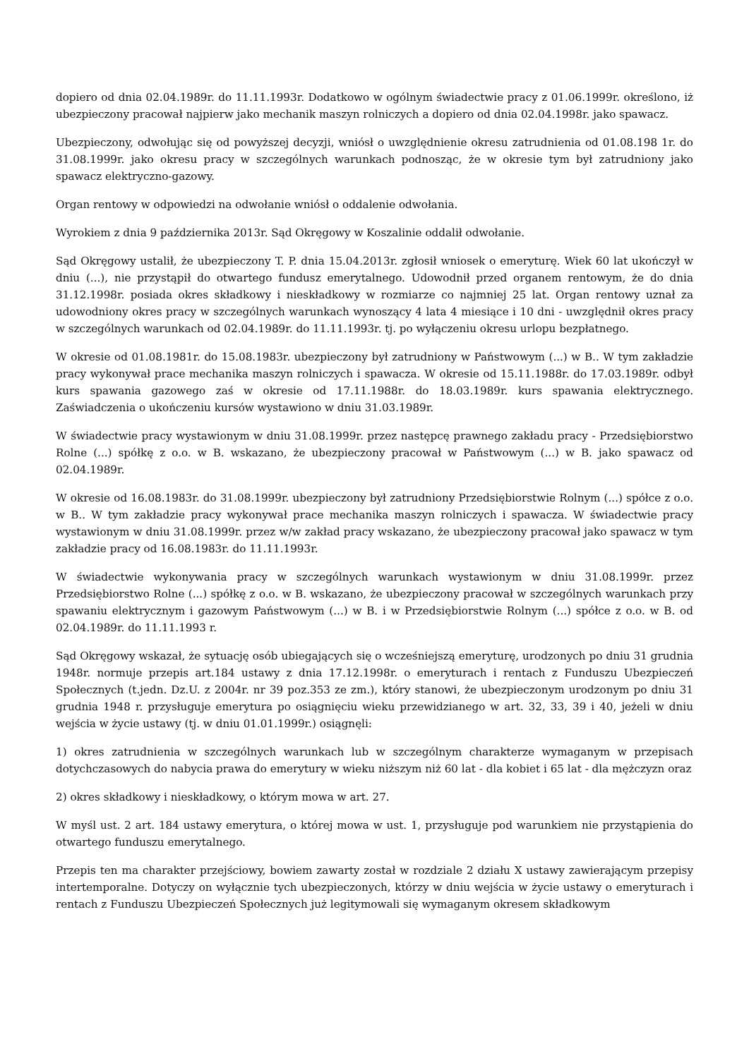dopiero od dnia 02.04.1989r. do 11.11.1993r. Dodatkowo w ogólnym świadectwie pracy z 01.06.1999r. określono, iż ubezpieczony pracował najpierw jako mechanik maszyn rolniczych a dopiero od dnia 02.04.1998r. jako spawacz.
Ubezpieczony, odwołując się od powyższej decyzji, wniósł o uwzględnienie okresu zatrudnienia od 01.08.198 1r. do 31.08.1999r. jako okresu pracy w szczególnych warunkach podnosząc, że w okresie tym był zatrudniony jako spawacz elektryczno-gazowy.
Organ rentowy w odpowiedzi na odwołanie wniósł o oddalenie odwołania.
Wyrokiem z dnia 9 października 2013r. Sąd Okręgowy w Koszalinie oddalił odwołanie.
Sąd Okręgowy ustalił, że ubezpieczony T. P. dnia 15.04.2013r. zgłosił wniosek o emeryturę. Wiek 60 lat ukończył w dniu (...), nie przystąpił do otwartego fundusz emerytalnego. Udowodnił przed organem rentowym, że do dnia 31.12.1998r. posiada okres składkowy i nieskładkowy w rozmiarze co najmniej 25 lat. Organ rentowy uznał za udowodniony okres pracy w szczególnych warunkach wynoszący 4 lata 4 miesiące i 10 dni - uwzględnił okres pracy w szczególnych warunkach od 02.04.1989r. do 11.11.1993r. tj. po wyłączeniu okresu urlopu bezpłatnego.
W okresie od 01.08.1981r. do 15.08.1983r. ubezpieczony był zatrudniony w Państwowym (...) w B.. W tym zakładzie pracy wykonywał prace mechanika maszyn rolniczych i spawacza. W okresie od 15.11.1988r. do 17.03.1989r. odbył kurs spawania gazowego zaś w okresie od 17.11.1988r. do 18.03.1989r. kurs spawania elektrycznego. Zaświadczenia o ukończeniu kursów wystawiono w dniu 31.03.1989r.
W świadectwie pracy wystawionym w dniu 31.08.1999r. przez następcę prawnego zakładu pracy - Przedsiębiorstwo Rolne (...) spółkę z o.o. w B. wskazano, że ubezpieczony pracował w Państwowym (...) w B. jako spawacz od 02.04.1989r.
W okresie od 16.08.1983r. do 31.08.1999r. ubezpieczony był zatrudniony Przedsiębiorstwie Rolnym (...) spółce z o.o. w B.. W tym zakładzie pracy wykonywał prace mechanika maszyn rolniczych i spawacza. W świadectwie pracy wystawionym w dniu 31.08.1999r. przez w/w zakład pracy wskazano, że ubezpieczony pracował jako spawacz w tym zakładzie pracy od 16.08.1983r. do 11.11.1993r.
W świadectwie wykonywania pracy w szczególnych warunkach wystawionym w dniu 31.08.1999r. przez Przedsiębiorstwo Rolne (...) spółkę z o.o. w B. wskazano, że ubezpieczony pracował w szczególnych warunkach przy spawaniu elektrycznym i gazowym Państwowym (...) w B. i w Przedsiębiorstwie Rolnym (...) spółce z o.o. w B. od 02.04.1989r. do 11.11.1993 r.
Sąd Okręgowy wskazał, że sytuację osób ubiegających się o wcześniejszą emeryturę, urodzonych po dniu 31 grudnia 1948r. normuje przepis art.184 ustawy z dnia 17.12.1998r. o emeryturach i rentach z Funduszu Ubezpieczeń Społecznych (t.jedn. Dz.U. z 2004r. nr 39 poz.353 ze zm.), który stanowi, że ubezpieczonym urodzonym po dniu 31 grudnia 1948 r. przysługuje emerytura po osiągnięciu wieku przewidzianego w art. 32, 33, 39 i 40, jeżeli w dniu wejścia w życie ustawy (tj. w dniu 01.01.1999r.) osiągnęli:
1) okres zatrudnienia w szczególnych warunkach lub w szczególnym charakterze wymaganym w przepisach dotychczasowych do nabycia prawa do emerytury w wieku niższym niż 60 lat - dla kobiet i 65 lat - dla mężczyzn oraz
2) okres składkowy i nieskładkowy, o którym mowa w art. 27.
W myśl ust. 2 art. 184 ustawy emerytura, o której mowa w ust. 1, przysługuje pod warunkiem nie przystąpienia do otwartego funduszu emerytalnego.
Przepis ten ma charakter przejściowy, bowiem zawarty został w rozdziale 2 działu X ustawy zawierającym przepisy intertemporalne. Dotyczy on wyłącznie tych ubezpieczonych, którzy w dniu wejścia w życie ustawy o emeryturach i rentach z Funduszu Ubezpieczeń Społecznych już legitymowali się wymaganym okresem składkowym